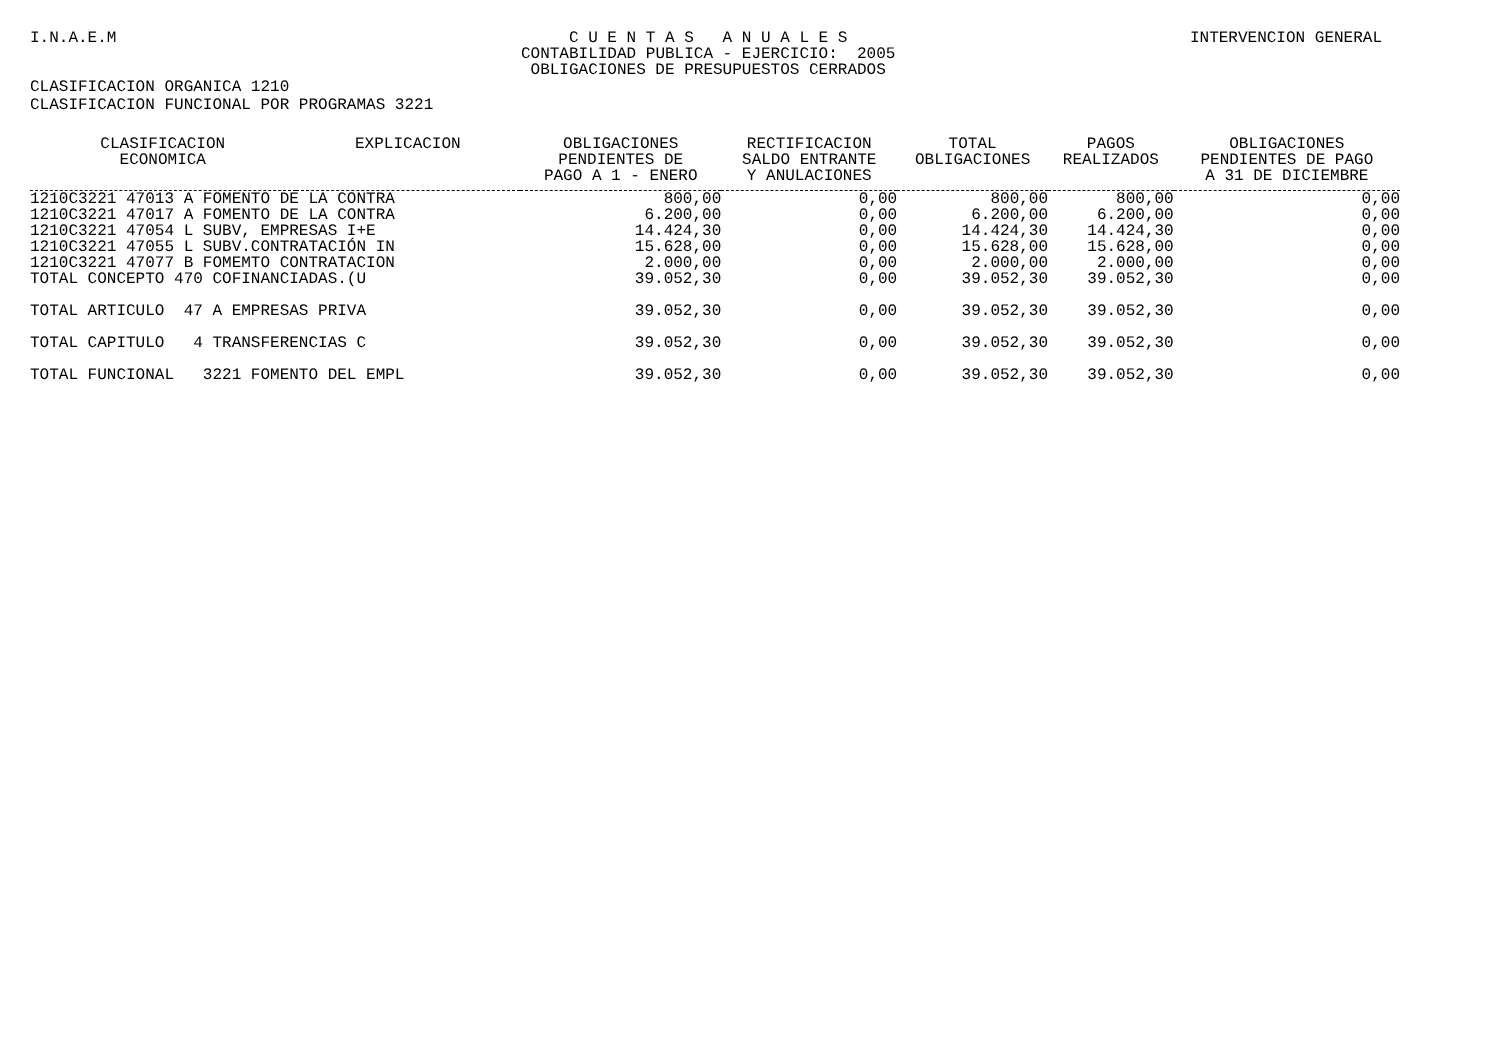I.N.A.E.M C U E N T A S A N U A L E S
CONTABILIDAD PUBLICA - EJERCICIO: 2005
OBLIGACIONES DE PRESUPUESTOS CERRADOS INTERVENCION GENERAL
CLASIFICACION ORGANICA 1210
CLASIFICACION FUNCIONAL POR PROGRAMAS 3221
| CLASIFICACION ECONOMICA | EXPLICACION | OBLIGACIONES PENDIENTES DE PAGO A 1 - ENERO | RECTIFICACION SALDO ENTRANTE Y ANULACIONES | TOTAL OBLIGACIONES | PAGOS REALIZADOS | OBLIGACIONES PENDIENTES DE PAGO A 31 DE DICIEMBRE |
| --- | --- | --- | --- | --- | --- | --- |
| 1210C3221 47013 A FOMENTO DE LA CONTRA | | 800,00 | 0,00 | 800,00 | 800,00 | 0,00 |
| 1210C3221 47017 A FOMENTO DE LA CONTRA | | 6.200,00 | 0,00 | 6.200,00 | 6.200,00 | 0,00 |
| 1210C3221 47054 L SUBV, EMPRESAS I+E | | 14.424,30 | 0,00 | 14.424,30 | 14.424,30 | 0,00 |
| 1210C3221 47055 L SUBV.CONTRATACIÓN IN | | 15.628,00 | 0,00 | 15.628,00 | 15.628,00 | 0,00 |
| 1210C3221 47077 B FOMEMTO CONTRATACION | | 2.000,00 | 0,00 | 2.000,00 | 2.000,00 | 0,00 |
| TOTAL CONCEPTO 470 COFINANCIADAS.(U | | 39.052,30 | 0,00 | 39.052,30 | 39.052,30 | 0,00 |
| TOTAL ARTICULO 47 A EMPRESAS PRIVA | | 39.052,30 | 0,00 | 39.052,30 | 39.052,30 | 0,00 |
| TOTAL CAPITULO 4 TRANSFERENCIAS C | | 39.052,30 | 0,00 | 39.052,30 | 39.052,30 | 0,00 |
| TOTAL FUNCIONAL 3221 FOMENTO DEL EMPL | | 39.052,30 | 0,00 | 39.052,30 | 39.052,30 | 0,00 |